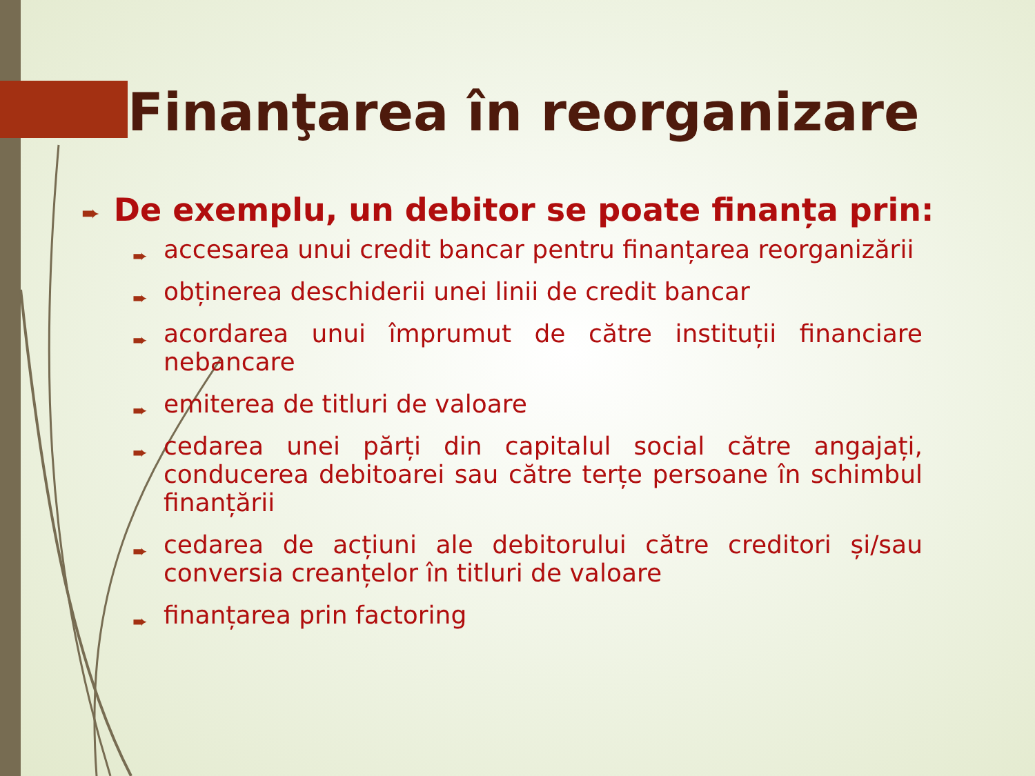Finanţarea în reorganizare
➨ De exemplu, un debitor se poate finanța prin:
➨ accesarea unui credit bancar pentru finanțarea reorganizării
➨ obținerea deschiderii unei linii de credit bancar
➨ acordarea unui împrumut de către instituții financiare nebancare
➨ emiterea de titluri de valoare
➨ cedarea unei părți din capitalul social către angajați, conducerea debitoarei sau către terțe persoane în schimbul finanțării
➨ cedarea de acțiuni ale debitorului către creditori și/sau conversia creanțelor în titluri de valoare
➨ finanțarea prin factoring